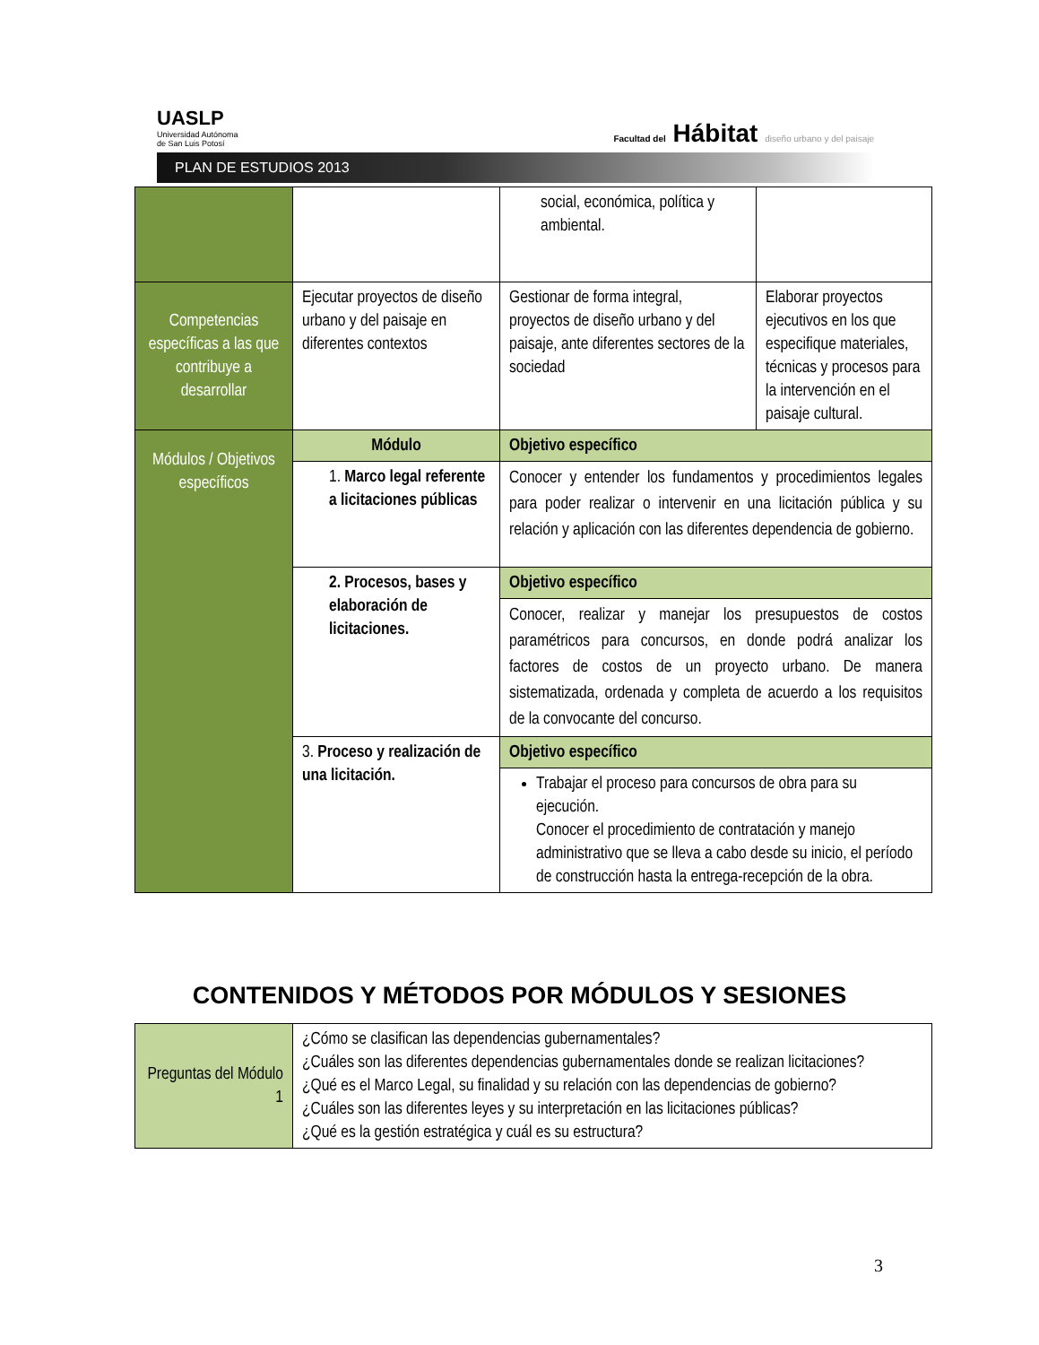UASLP
Universidad Autónoma
de San Luis Potosí
Facultad del Hábitat diseño urbano y del paisaje
PLAN DE ESTUDIOS 2013
| | | social, económica, política y ambiental. | |
| Competencias específicas a las que contribuye a desarrollar | Ejecutar proyectos de diseño urbano y del paisaje en diferentes contextos | Gestionar de forma integral, proyectos de diseño urbano y del paisaje, ante diferentes sectores de la sociedad | Elaborar proyectos ejecutivos en los que especifique materiales, técnicas y procesos para la intervención en el paisaje cultural. |
| Módulos / Objetivos específicos | Módulo | Objetivo específico | |
| | 1. Marco legal referente a licitaciones públicas | Conocer y entender los fundamentos y procedimientos legales para poder realizar o intervenir en una licitación pública y su relación y aplicación con las diferentes dependencia de gobierno. | |
| | 2. Procesos, bases y elaboración de licitaciones. | Objetivo específico | |
| | | Conocer, realizar y manejar los presupuestos de costos paramétricos para concursos, en donde podrá analizar los factores de costos de un proyecto urbano. De manera sistematizada, ordenada y completa de acuerdo a los requisitos de la convocante del concurso. | |
| | 3. Proceso y realización de una licitación. | Objetivo específico | |
| | | Trabajar el proceso para concursos de obra para su ejecución. Conocer el procedimiento de contratación y manejo administrativo que se lleva a cabo desde su inicio, el período de construcción hasta la entrega-recepción de la obra. | |
CONTENIDOS Y MÉTODOS POR MÓDULOS Y SESIONES
| Preguntas del Módulo 1 | ¿Cómo se clasifican las dependencias gubernamentales? ¿Cuáles son las diferentes dependencias gubernamentales donde se realizan licitaciones? ¿Qué es el Marco Legal, su finalidad y su relación con las dependencias de gobierno? ¿Cuáles son las diferentes leyes y su interpretación en las licitaciones públicas? ¿Qué es la gestión estratégica y cuál es su estructura? |
3